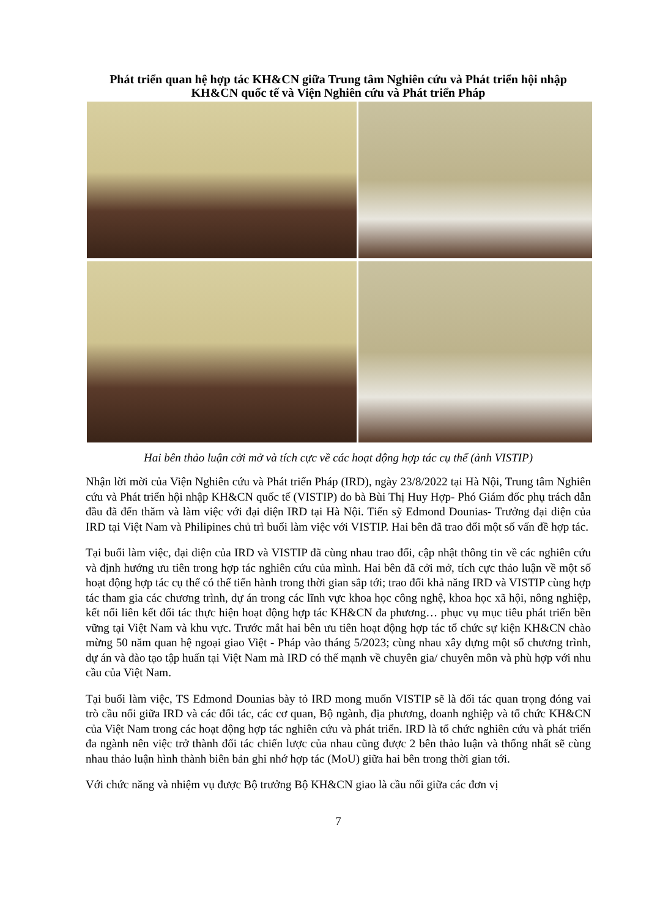Phát triển quan hệ hợp tác KH&CN giữa Trung tâm Nghiên cứu và Phát triển hội nhập KH&CN quốc tế và Viện Nghiên cứu và Phát triển Pháp
Hai bên thảo luận cởi mở và tích cực về các hoạt động hợp tác cụ thể (ảnh VISTIP)
Nhận lời mời của Viện Nghiên cứu và Phát triển Pháp (IRD), ngày 23/8/2022 tại Hà Nội, Trung tâm Nghiên cứu và Phát triển hội nhập KH&CN quốc tế (VISTIP) do bà Bùi Thị Huy Hợp- Phó Giám đốc phụ trách dẫn đầu đã đến thăm và làm việc với đại diện IRD tại Hà Nội. Tiến sỹ Edmond Dounias- Trưởng đại diện của IRD tại Việt Nam và Philipines chủ trì buổi làm việc với VISTIP. Hai bên đã trao đổi một số vấn đề hợp tác.
Tại buổi làm việc, đại diện của IRD và VISTIP đã cùng nhau trao đổi, cập nhật thông tin về các nghiên cứu và định hướng ưu tiên trong hợp tác nghiên cứu của mình. Hai bên đã cởi mở, tích cực thảo luận về một số hoạt động hợp tác cụ thể có thể tiến hành trong thời gian sắp tới; trao đổi khả năng IRD và VISTIP cùng hợp tác tham gia các chương trình, dự án trong các lĩnh vực khoa học công nghệ, khoa học xã hội, nông nghiệp, kết nối liên kết đối tác thực hiện hoạt động hợp tác KH&CN đa phương… phục vụ mục tiêu phát triển bền vững tại Việt Nam và khu vực. Trước mắt hai bên ưu tiên hoạt động hợp tác tổ chức sự kiện KH&CN chào mừng 50 năm quan hệ ngoại giao Việt - Pháp vào tháng 5/2023; cùng nhau xây dựng một số chương trình, dự án và đào tạo tập huấn tại Việt Nam mà IRD có thế mạnh về chuyên gia/ chuyên môn và phù hợp với nhu cầu của Việt Nam.
Tại buổi làm việc, TS Edmond Dounias bày tỏ IRD mong muốn VISTIP sẽ là đối tác quan trọng đóng vai trò cầu nối giữa IRD và các đối tác, các cơ quan, Bộ ngành, địa phương, doanh nghiệp và tổ chức KH&CN của Việt Nam trong các hoạt động hợp tác nghiên cứu và phát triển. IRD là tổ chức nghiên cứu và phát triển đa ngành nên việc trở thành đối tác chiến lược của nhau cũng được 2 bên thảo luận và thống nhất sẽ cùng nhau thảo luận hình thành biên bản ghi nhớ hợp tác (MoU) giữa hai bên trong thời gian tới.
Với chức năng và nhiệm vụ được Bộ trưởng Bộ KH&CN giao là cầu nối giữa các đơn vị
7